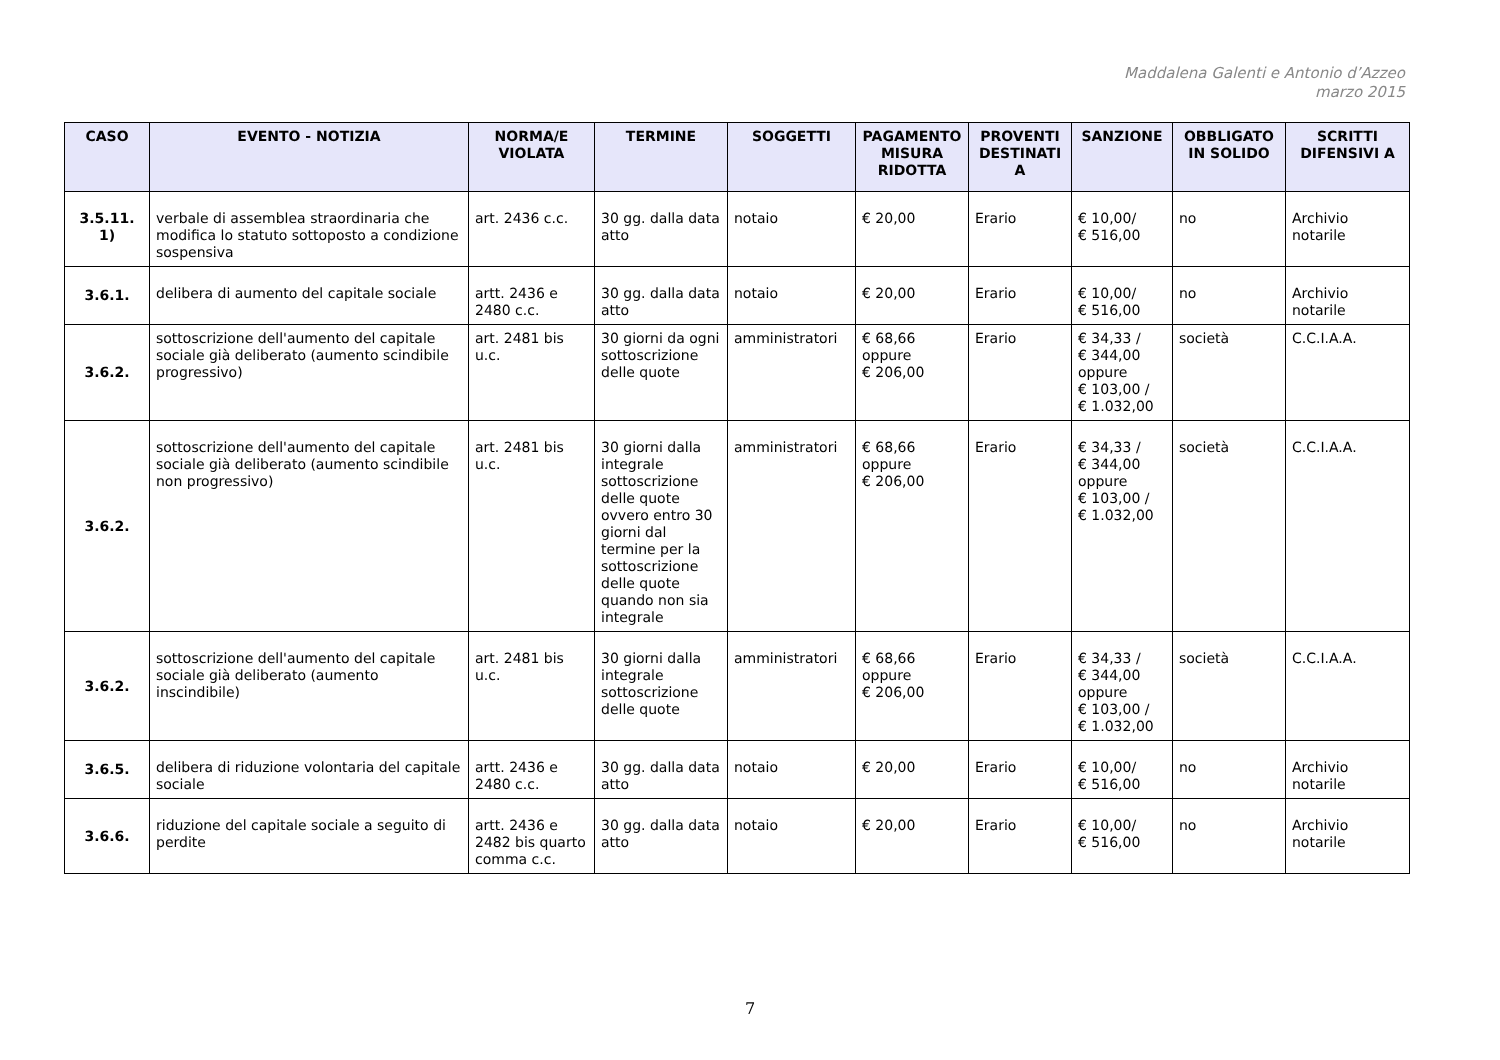Maddalena Galenti e Antonio d’Azzeo
marzo 2015
| CASO | EVENTO - NOTIZIA | NORMA/E VIOLATA | TERMINE | SOGGETTI | PAGAMENTO MISURA RIDOTTA | PROVENTI DESTINATI A | SANZIONE | OBBLIGATO IN SOLIDO | SCRITTI DIFENSIVI A |
| --- | --- | --- | --- | --- | --- | --- | --- | --- | --- |
| 3.5.11. 1) | verbale di assemblea straordinaria che modifica lo statuto sottoposto a condizione sospensiva | art. 2436 c.c. | 30 gg. dalla data atto | notaio | € 20,00 | Erario | € 10,00/ € 516,00 | no | Archivio notarile |
| 3.6.1. | delibera di aumento del capitale sociale | artt. 2436 e 2480 c.c. | 30 gg. dalla data atto | notaio | € 20,00 | Erario | € 10,00/ € 516,00 | no | Archivio notarile |
| 3.6.2. | sottoscrizione dell'aumento del capitale sociale già deliberato (aumento scindibile progressivo) | art. 2481 bis u.c. | 30 giorni da ogni sottoscrizione delle quote | amministratori | € 68,66 oppure € 206,00 | Erario | € 34,33 / € 344,00 oppure € 103,00 / € 1.032,00 | società | C.C.I.A.A. |
| 3.6.2. | sottoscrizione dell'aumento del capitale sociale già deliberato (aumento scindibile non progressivo) | art. 2481 bis u.c. | 30 giorni dalla integrale sottoscrizione delle quote ovvero entro 30 giorni dal termine per la sottoscrizione delle quote quando non sia integrale | amministratori | € 68,66 oppure € 206,00 | Erario | € 34,33 / € 344,00 oppure € 103,00 / € 1.032,00 | società | C.C.I.A.A. |
| 3.6.2. | sottoscrizione dell'aumento del capitale sociale già deliberato (aumento inscindibile) | art. 2481 bis u.c. | 30 giorni dalla integrale sottoscrizione delle quote | amministratori | € 68,66 oppure € 206,00 | Erario | € 34,33 / € 344,00 oppure € 103,00 / € 1.032,00 | società | C.C.I.A.A. |
| 3.6.5. | delibera di riduzione volontaria del capitale sociale | artt. 2436 e 2480 c.c. | 30 gg. dalla data atto | notaio | € 20,00 | Erario | € 10,00/ € 516,00 | no | Archivio notarile |
| 3.6.6. | riduzione del capitale sociale a seguito di perdite | artt. 2436 e 2482 bis quarto comma c.c. | 30 gg. dalla data atto | notaio | € 20,00 | Erario | € 10,00/ € 516,00 | no | Archivio notarile |
7